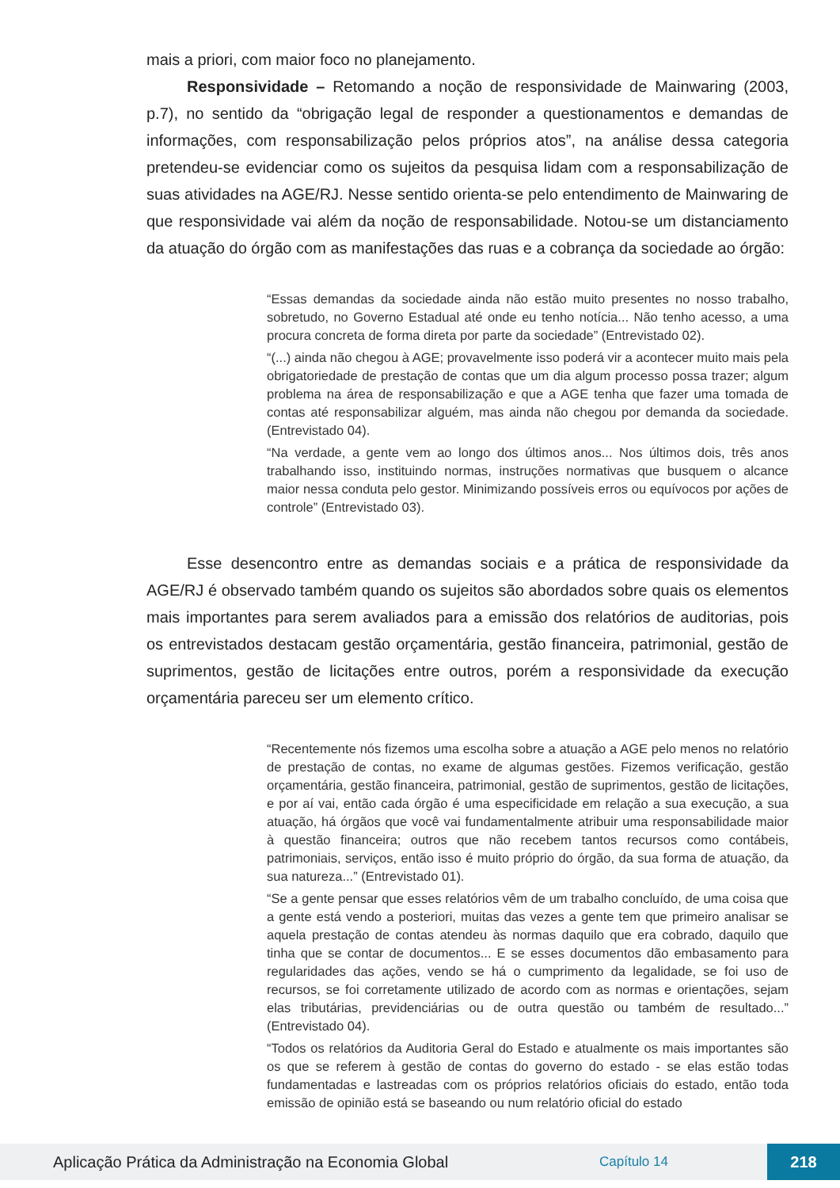mais a priori, com maior foco no planejamento.
Responsividade – Retomando a noção de responsividade de Mainwaring (2003, p.7), no sentido da “obrigação legal de responder a questionamentos e demandas de informações, com responsabilização pelos próprios atos”, na análise dessa categoria pretendeu-se evidenciar como os sujeitos da pesquisa lidam com a responsabilização de suas atividades na AGE/RJ. Nesse sentido orienta-se pelo entendimento de Mainwaring de que responsividade vai além da noção de responsabilidade. Notou-se um distanciamento da atuação do órgão com as manifestações das ruas e a cobrança da sociedade ao órgão:
“Essas demandas da sociedade ainda não estão muito presentes no nosso trabalho, sobretudo, no Governo Estadual até onde eu tenho notícia... Não tenho acesso, a uma procura concreta de forma direta por parte da sociedade” (Entrevistado 02).
“(...) ainda não chegou à AGE; provavelmente isso poderá vir a acontecer muito mais pela obrigatoriedade de prestação de contas que um dia algum processo possa trazer; algum problema na área de responsabilização e que a AGE tenha que fazer uma tomada de contas até responsabilizar alguém, mas ainda não chegou por demanda da sociedade. (Entrevistado 04).
“Na verdade, a gente vem ao longo dos últimos anos... Nos últimos dois, três anos trabalhando isso, instituindo normas, instruções normativas que busquem o alcance maior nessa conduta pelo gestor. Minimizando possíveis erros ou equívocos por ações de controle” (Entrevistado 03).
Esse desencontro entre as demandas sociais e a prática de responsividade da AGE/RJ é observado também quando os sujeitos são abordados sobre quais os elementos mais importantes para serem avaliados para a emissão dos relatórios de auditorias, pois os entrevistados destacam gestão orçamentária, gestão financeira, patrimonial, gestão de suprimentos, gestão de licitações entre outros, porém a responsividade da execução orçamentária pareceu ser um elemento crítico.
“Recentemente nós fizemos uma escolha sobre a atuação a AGE pelo menos no relatório de prestação de contas, no exame de algumas gestões. Fizemos verificação, gestão orçamentária, gestão financeira, patrimonial, gestão de suprimentos, gestão de licitações, e por aí vai, então cada órgão é uma especificidade em relação a sua execução, a sua atuação, há órgãos que você vai fundamentalmente atribuir uma responsabilidade maior à questão financeira; outros que não recebem tantos recursos como contábeis, patrimoniais, serviços, então isso é muito próprio do órgão, da sua forma de atuação, da sua natureza...” (Entrevistado 01).
“Se a gente pensar que esses relatórios vêm de um trabalho concluído, de uma coisa que a gente está vendo a posteriori, muitas das vezes a gente tem que primeiro analisar se aquela prestação de contas atendeu às normas daquilo que era cobrado, daquilo que tinha que se contar de documentos... E se esses documentos dão embasamento para regularidades das ações, vendo se há o cumprimento da legalidade, se foi uso de recursos, se foi corretamente utilizado de acordo com as normas e orientações, sejam elas tributárias, previdenciárias ou de outra questão ou também de resultado...” (Entrevistado 04).
“Todos os relatórios da Auditoria Geral do Estado e atualmente os mais importantes são os que se referem à gestão de contas do governo do estado - se elas estão todas fundamentadas e lastreadas com os próprios relatórios oficiais do estado, então toda emissão de opinião está se baseando ou num relatório oficial do estado
Aplicação Prática da Administração na Economia Global Capítulo 14 218